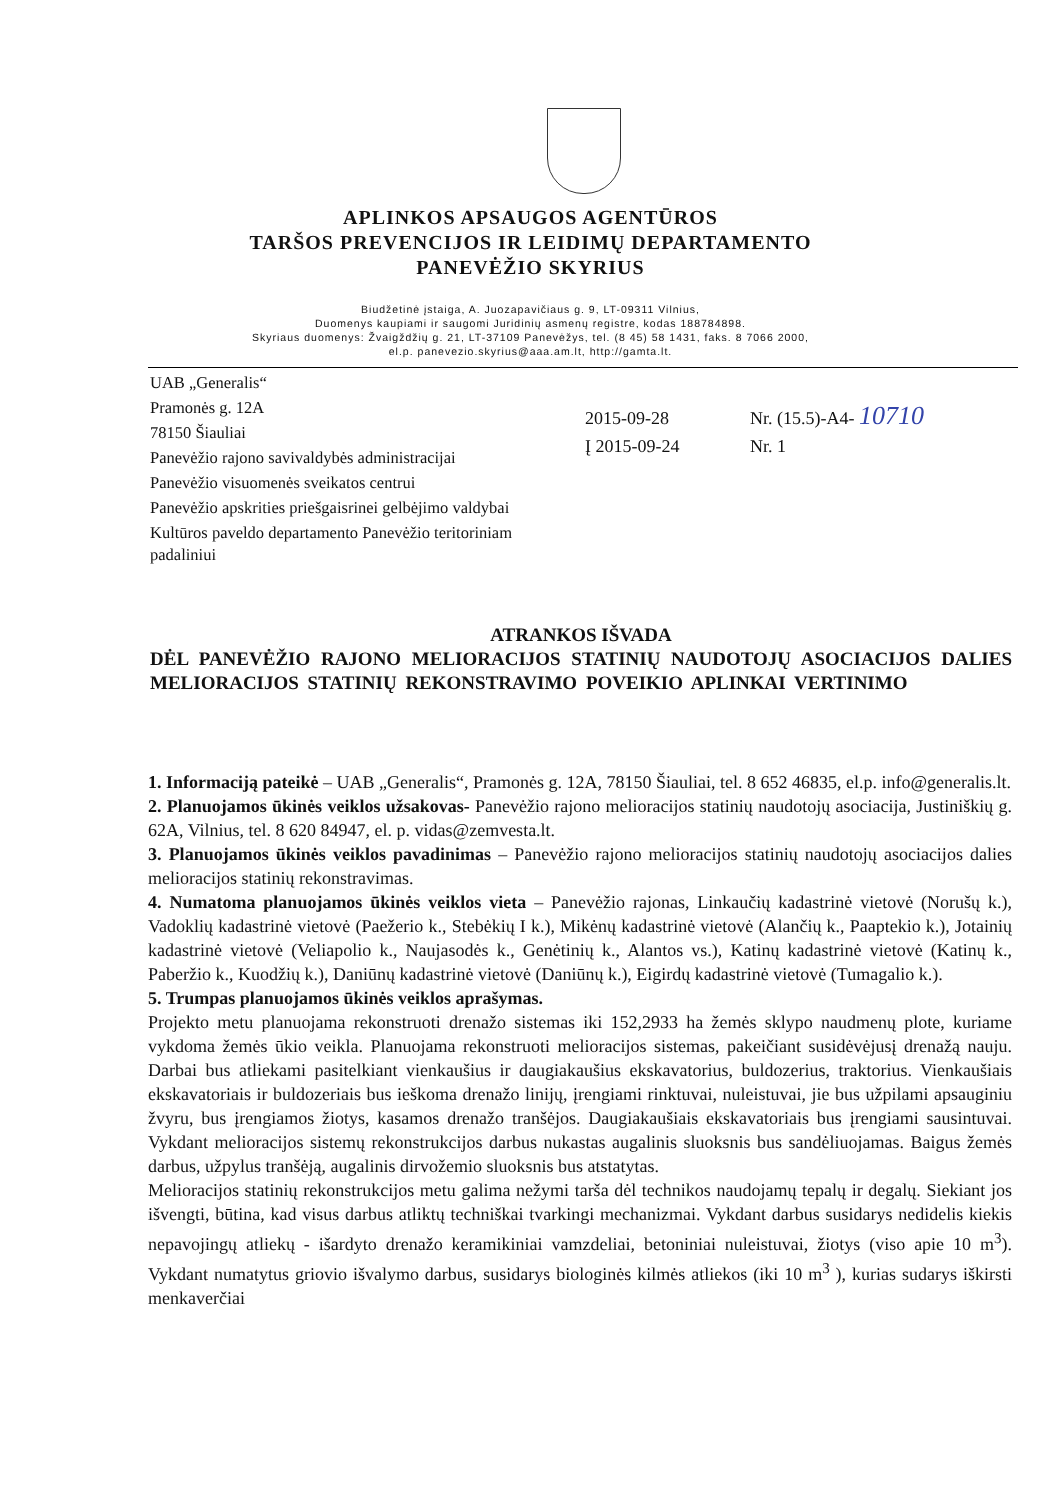APLINKOS APSAUGOS AGENTŪROS
TARŠOS PREVENCIJOS IR LEIDIMŲ DEPARTAMENTO
PANEVĖŽIO SKYRIUS
Biudžetinė įstaiga, A. Juozapavičiaus g. 9, LT-09311 Vilnius,
Duomenys kaupiami ir saugomi Juridinių asmenų registre, kodas 188784898.
Skyriaus duomenys: Žvaigždžių g. 21, LT-37109 Panevėžys, tel. (8 45) 58 1431, faks. 8 7066 2000,
el.p. panevezio.skyrius@aaa.am.lt, http://gamta.lt.
UAB „Generalis“
Pramonės g. 12A
78150 Šiauliai
Panevėžio rajono savivaldybės administracijai
Panevėžio visuomenės sveikatos centrui
Panevėžio apskrities priešgaisrinei gelbėjimo valdybai
Kultūros paveldo departamento Panevėžio teritoriniam padaliniui
2015-09-28 Nr. (15.5)-A4- 10710
Į 2015-09-24 Nr. 1
ATRANKOS IŠVADA
DĖL PANEVĖŽIO RAJONO MELIORACIJOS STATINIŲ NAUDOTOJŲ ASOCIACIJOS DALIES MELIORACIJOS STATINIŲ REKONSTRAVIMO POVEIKIO APLINKAI VERTINIMO
1. Informaciją pateikė – UAB „Generalis“, Pramonės g. 12A, 78150 Šiauliai, tel. 8 652 46835, el.p. info@generalis.lt.
2. Planuojamos ūkinės veiklos užsakovas- Panevėžio rajono melioracijos statinių naudotojų asociacija, Justiniškių g. 62A, Vilnius, tel. 8 620 84947, el. p. vidas@zemvesta.lt.
3. Planuojamos ūkinės veiklos pavadinimas – Panevėžio rajono melioracijos statinių naudotojų asociacijos dalies melioracijos statinių rekonstravimas.
4. Numatoma planuojamos ūkinės veiklos vieta – Panevėžio rajonas, Linkaučių kadastrinė vietovė (Norušų k.), Vadoklių kadastrinė vietovė (Paežerio k., Stebėkių I k.), Mikėnų kadastrinė vietovė (Alančių k., Paaptekio k.), Jotainių kadastrinė vietovė (Veliapolio k., Naujasodės k., Genėtinių k., Alantos vs.), Katinų kadastrinė vietovė (Katinų k., Paberžio k., Kuodžių k.), Daniūnų kadastrinė vietovė (Daniūnų k.), Eigirdų kadastrinė vietovė (Tumagalio k.).
5. Trumpas planuojamos ūkinės veiklos aprašymas.
Projekto metu planuojama rekonstruoti drenažo sistemas iki 152,2933 ha žemės sklypo naudmenų plote, kuriame vykdoma žemės ūkio veikla. Planuojama rekonstruoti melioracijos sistemas, pakeičiant susidėvėjusį drenažą nauju. Darbai bus atliekami pasitelkiant vienkaušius ir daugiakaušius ekskavatorius, buldozerius, traktorius. Vienkaušiais ekskavatoriais ir buldozeriais bus ieškoma drenažo linijų, įrengiami rinktuvai, nuleistuvai, jie bus užpilami apsauginiu žvyru, bus įrengiamos žiotys, kasamos drenažo tranšėjos. Daugiakaušiais ekskavatoriais bus įrengiami sausintuvai. Vykdant melioracijos sistemų rekonstrukcijos darbus nukastas augalinis sluoksnis bus sandėliuojamas. Baigus žemės darbus, užpylus tranšėją, augalinis dirvožemio sluoksnis bus atstatytas.
Melioracijos statinių rekonstrukcijos metu galima nežymi tarša dėl technikos naudojamų tepalų ir degalų. Siekiant jos išvengti, būtina, kad visus darbus atliktų techniškai tvarkingi mechanizmai. Vykdant darbus susidarys nedidelis kiekis nepavojingų atliekų - išardyto drenažo keramikiniai vamzdeliai, betoniniai nuleistuvai, žiotys (viso apie 10 m<sup>3</sup>). Vykdant numatytus griovio išvalymo darbus, susidarys biologinės kilmės atliekos (iki 10 m<sup>3</sup> ), kurias sudarys iškirsti menkaverčiai